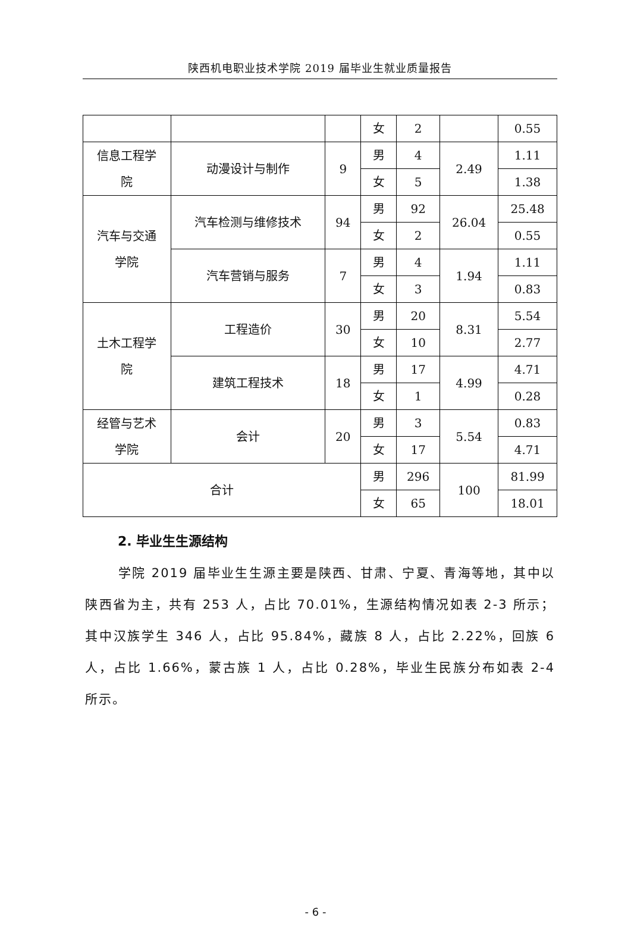陕西机电职业技术学院 2019 届毕业生就业质量报告
| | | | 女 | 2 | | 0.55 |
| 信息工程学 院 | 动漫设计与制作 | 9 | 男 | 4 | 2.49 | 1.11 |
| | | | 女 | 5 | | 1.38 |
| 汽车与交通 学院 | 汽车检测与维修技术 | 94 | 男 | 92 | 26.04 | 25.48 |
| | | | 女 | 2 | | 0.55 |
| | 汽车营销与服务 | 7 | 男 | 4 | 1.94 | 1.11 |
| | | | 女 | 3 | | 0.83 |
| 土木工程学 院 | 工程造价 | 30 | 男 | 20 | 8.31 | 5.54 |
| | | | 女 | 10 | | 2.77 |
| | 建筑工程技术 | 18 | 男 | 17 | 4.99 | 4.71 |
| | | | 女 | 1 | | 0.28 |
| 经管与艺术 学院 | 会计 | 20 | 男 | 3 | 5.54 | 0.83 |
| | | | 女 | 17 | | 4.71 |
| 合计 | | | 男 | 296 | 100 | 81.99 |
| | | | 女 | 65 | | 18.01 |
2. 毕业生生源结构
学院 2019 届毕业生生源主要是陕西、甘肃、宁夏、青海等地，其中以陕西省为主，共有 253 人，占比 70.01%，生源结构情况如表 2-3 所示；其中汉族学生 346 人，占比 95.84%，藏族 8 人，占比 2.22%，回族 6 人，占比 1.66%，蒙古族 1 人，占比 0.28%，毕业生民族分布如表 2-4 所示。
- 6 -